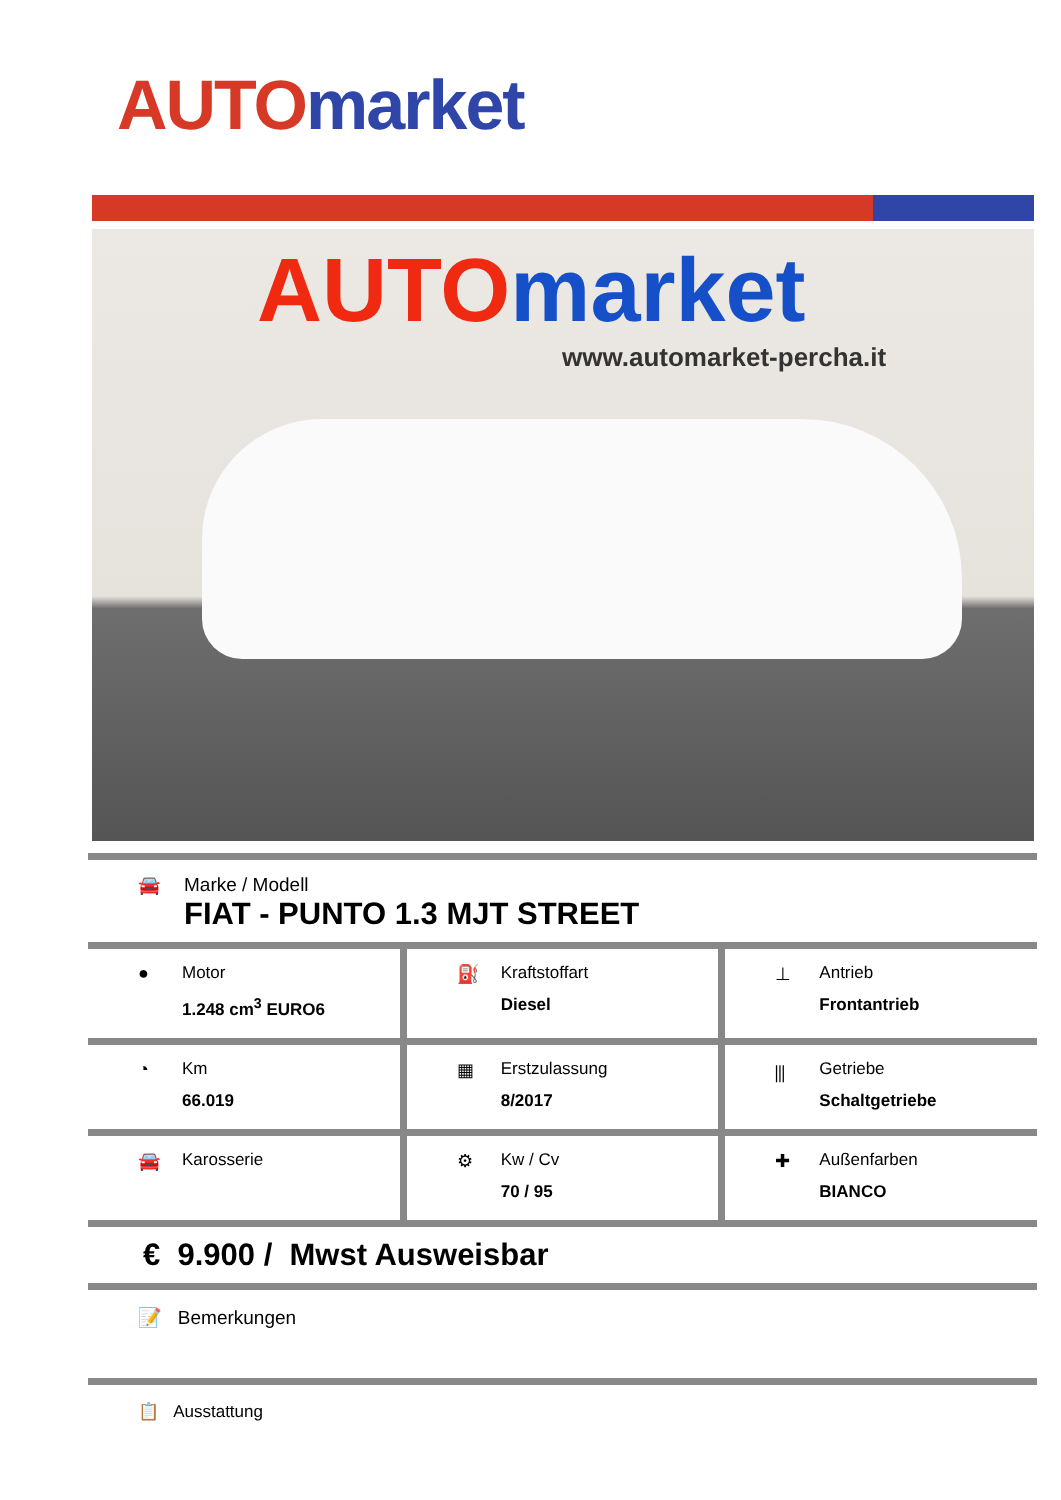AUTO market
AUTO market
www.automarket-percha.it
🚘 Marke / Modell
FIAT - PUNTO 1.3 MJT STREET
● Motor
1.248 cm<sup>3</sup> EURO6
⛽ Kraftstoffart
Diesel
⊥ Antrieb
Frontantrieb
◔ Km
66.019
▦ Erstzulassung
8/2017
⫼ Getriebe
Schaltgetriebe
🚘 Karosserie ⚙ Kw / Cv
70 / 95
✚ Außenfarben
BIANCO
€ 9.900 / Mwst Ausweisbar
📝 Bemerkungen
📋 Ausstattung